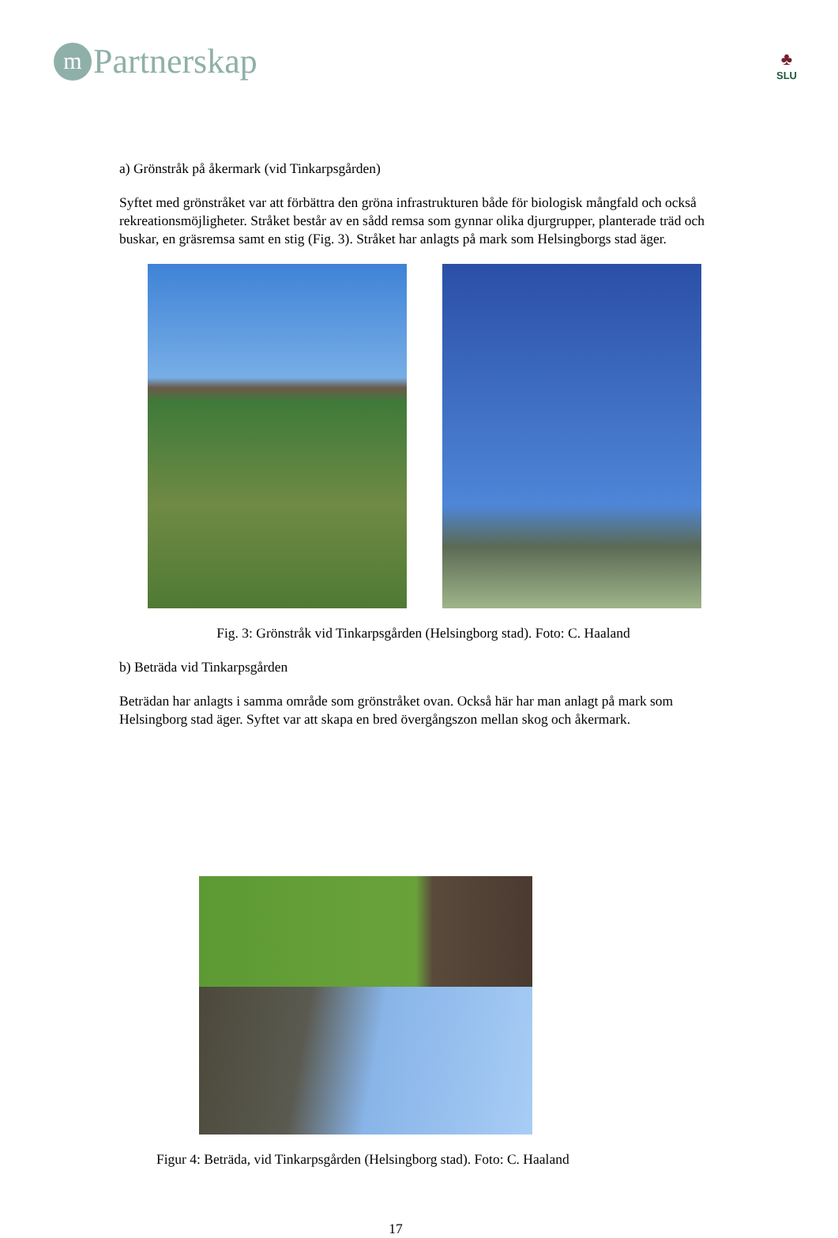m
Partnerskap
♣
SLU
a) Grönstråk på åkermark (vid Tinkarpsgården)
Syftet med grönstråket var att förbättra den gröna infrastrukturen både för biologisk mångfald och också rekreationsmöjligheter. Stråket består av en sådd remsa som gynnar olika djurgrupper, planterade träd och buskar, en gräsremsa samt en stig (Fig. 3). Stråket har anlagts på mark som Helsingborgs stad äger.
Fig. 3: Grönstråk vid Tinkarpsgården (Helsingborg stad). Foto: C. Haaland
b) Beträda vid Tinkarpsgården
Beträdan har anlagts i samma område som grönstråket ovan. Också här har man anlagt på mark som Helsingborg stad äger. Syftet var att skapa en bred övergångszon mellan skog och åkermark.
Figur 4: Beträda, vid Tinkarpsgården (Helsingborg stad). Foto: C. Haaland
17